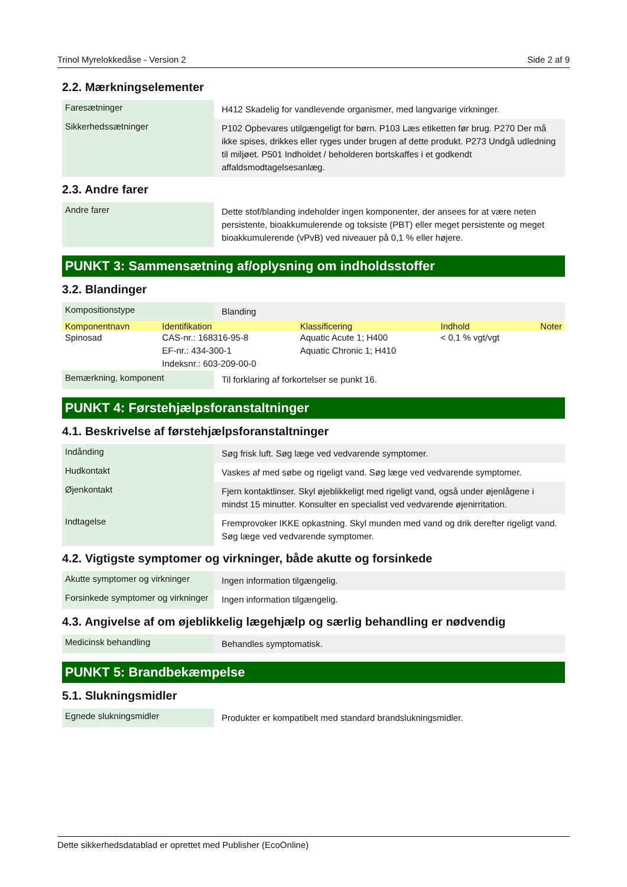Trinol Myrelokkedåse - Version 2 Side 2 af 9
2.2. Mærkningselementer
| Faresætninger | H412 Skadelig for vandlevende organismer, med langvarige virkninger. |
| Sikkerhedssætninger | P102 Opbevares utilgængeligt for børn. P103 Læs etiketten før brug. P270 Der må ikke spises, drikkes eller ryges under brugen af dette produkt. P273 Undgå udledning til miljøet. P501 Indholdet / beholderen bortskaffes i et godkendt affaldsmodtagelsesanlæg. |
2.3. Andre farer
| Andre farer | Dette stof/blanding indeholder ingen komponenter, der ansees for at være neten persistente, bioakkumulerende og toksiste (PBT) eller meget persistente og meget bioakkumulerende (vPvB) ved niveauer på 0,1 % eller højere. |
PUNKT 3: Sammensætning af/oplysning om indholdsstoffer
3.2. Blandinger
| Kompositionstype | Blanding |
| Komponentnavn | Identifikation | Klassificering | Indhold | Noter |
| --- | --- | --- | --- | --- |
| Spinosad | CAS-nr.: 168316-95-8 EF-nr.: 434-300-1 Indeksnr.: 603-209-00-0 | Aquatic Acute 1; H400 Aquatic Chronic 1; H410 | < 0,1 % vgt/vgt | |
| Bemærkning, komponent | Til forklaring af forkortelser se punkt 16. |
PUNKT 4: Førstehjælpsforanstaltninger
4.1. Beskrivelse af førstehjælpsforanstaltninger
| Indånding | Søg frisk luft. Søg læge ved vedvarende symptomer. |
| Hudkontakt | Vaskes af med søbe og rigeligt vand. Søg læge ved vedvarende symptomer. |
| Øjenkontakt | Fjern kontaktlinser. Skyl øjeblikkeligt med rigeligt vand, også under øjenlågene i mindst 15 minutter. Konsulter en specialist ved vedvarende øjenirritation. |
| Indtagelse | Fremprovoker IKKE opkastning. Skyl munden med vand og drik derefter rigeligt vand. Søg læge ved vedvarende symptomer. |
4.2. Vigtigste symptomer og virkninger, både akutte og forsinkede
| Akutte symptomer og virkninger | Ingen information tilgængelig. |
| Forsinkede symptomer og virkninger | Ingen information tilgængelig. |
4.3. Angivelse af om øjeblikkelig lægehjælp og særlig behandling er nødvendig
| Medicinsk behandling | Behandles symptomatisk. |
PUNKT 5: Brandbekæmpelse
5.1. Slukningsmidler
| Egnede slukningsmidler | Produkter er kompatibelt med standard brandslukningsmidler. |
Dette sikkerhedsdatablad er oprettet med Publisher (EcoOnline)